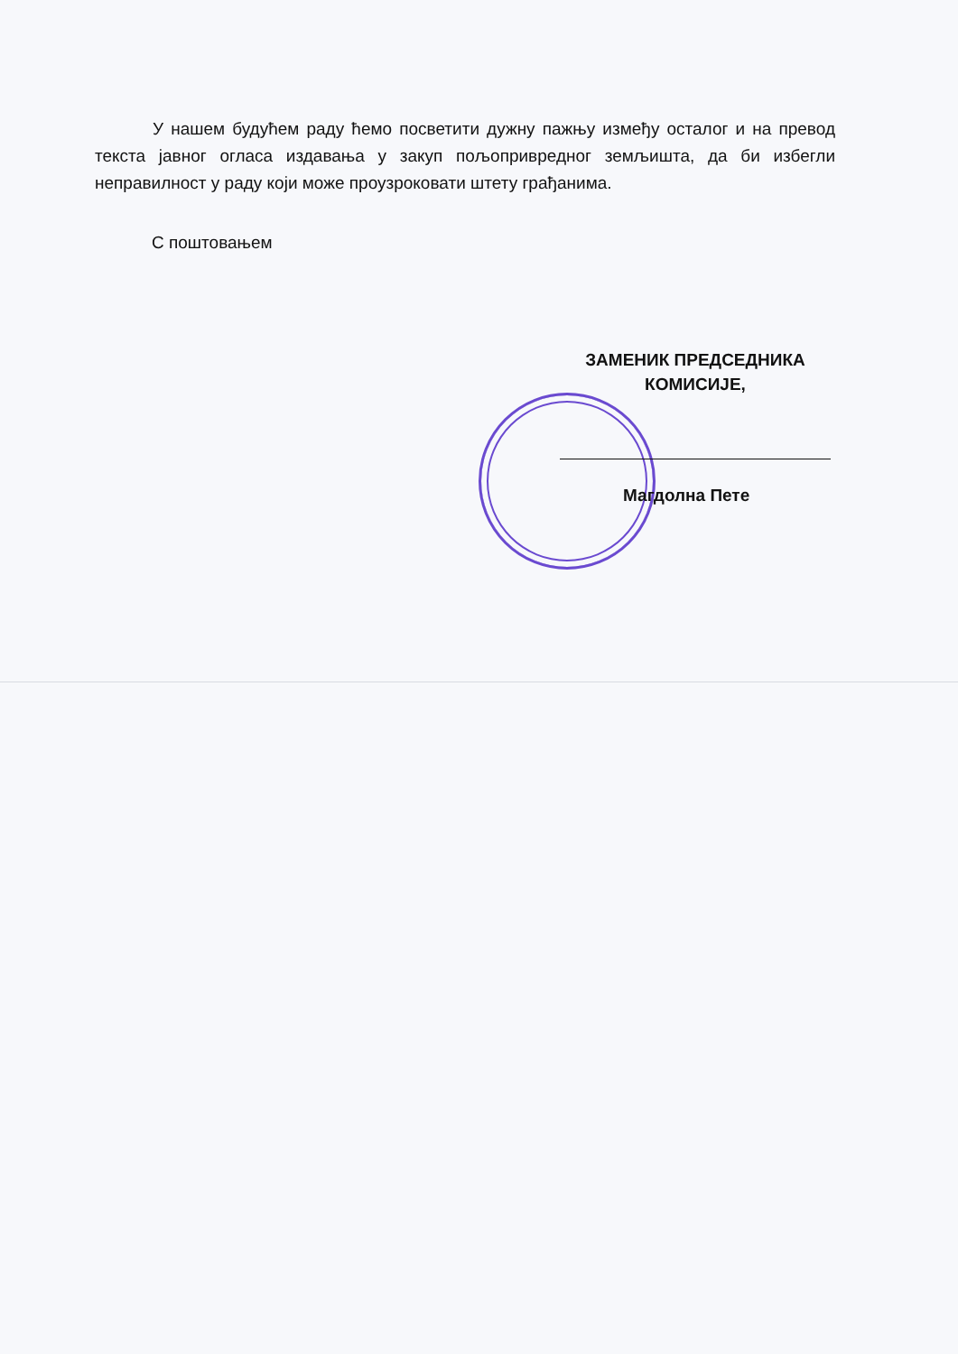У нашем будућем раду ћемо посветити дужну пажњу између осталог и на превод текста јавног огласа издавања у закуп пољопривредног земљишта, да би избегли неправилност у раду који може проузроковати штету грађанима.
С поштовањем
ЗАМЕНИК ПРЕДСЕДНИКА
КОМИСИЈЕ,
Магдолна Пете